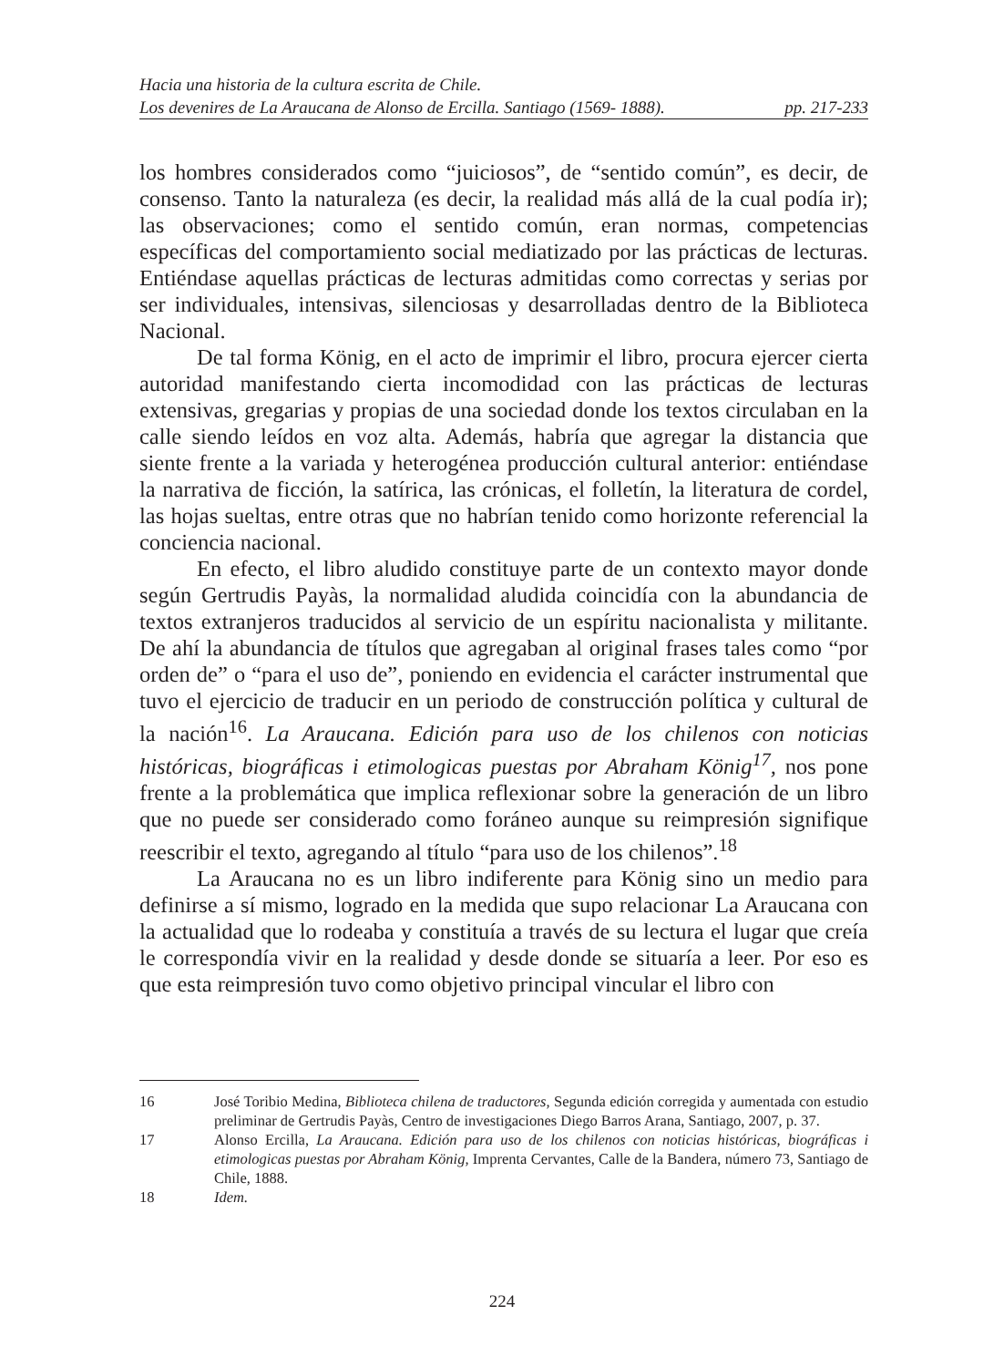Hacia una historia de la cultura escrita de Chile.
Los devenires de La Araucana de Alonso de Ercilla. Santiago (1569- 1888). pp. 217-233
los hombres considerados como “juiciosos”, de “sentido común”, es decir, de consenso. Tanto la naturaleza (es decir, la realidad más allá de la cual podía ir); las observaciones; como el sentido común, eran normas, competencias específicas del comportamiento social mediatizado por las prácticas de lecturas. Entiéndase aquellas prácticas de lecturas admitidas como correctas y serias por ser individuales, intensivas, silenciosas y desarrolladas dentro de la Biblioteca Nacional.
De tal forma König, en el acto de imprimir el libro, procura ejercer cierta autoridad manifestando cierta incomodidad con las prácticas de lecturas extensivas, gregarias y propias de una sociedad donde los textos circulaban en la calle siendo leídos en voz alta. Además, habría que agregar la distancia que siente frente a la variada y heterogénea producción cultural anterior: entiéndase la narrativa de ficción, la satírica, las crónicas, el folletín, la literatura de cordel, las hojas sueltas, entre otras que no habrían tenido como horizonte referencial la conciencia nacional.
En efecto, el libro aludido constituye parte de un contexto mayor donde según Gertrudis Payàs, la normalidad aludida coincidía con la abundancia de textos extranjeros traducidos al servicio de un espíritu nacionalista y militante. De ahí la abundancia de títulos que agregaban al original frases tales como “por orden de” o “para el uso de”, poniendo en evidencia el carácter instrumental que tuvo el ejercicio de traducir en un periodo de construcción política y cultural de la nación<sup>16</sup>. La Araucana. Edición para uso de los chilenos con noticias históricas, biográficas i etimologicas puestas por Abraham König<sup>17</sup>, nos pone frente a la problemática que implica reflexionar sobre la generación de un libro que no puede ser considerado como foráneo aunque su reimpresión signifique reescribir el texto, agregando al título “para uso de los chilenos”.<sup>18</sup>
La Araucana no es un libro indiferente para König sino un medio para definirse a sí mismo, logrado en la medida que supo relacionar La Araucana con la actualidad que lo rodeaba y constituía a través de su lectura el lugar que creía le correspondía vivir en la realidad y desde donde se situaría a leer. Por eso es que esta reimpresión tuvo como objetivo principal vincular el libro con
16 José Toribio Medina, Biblioteca chilena de traductores, Segunda edición corregida y aumentada con estudio preliminar de Gertrudis Payàs, Centro de investigaciones Diego Barros Arana, Santiago, 2007, p. 37.
17 Alonso Ercilla, La Araucana. Edición para uso de los chilenos con noticias históricas, biográficas i etimologicas puestas por Abraham König, Imprenta Cervantes, Calle de la Bandera, número 73, Santiago de Chile, 1888.
18 Idem.
224